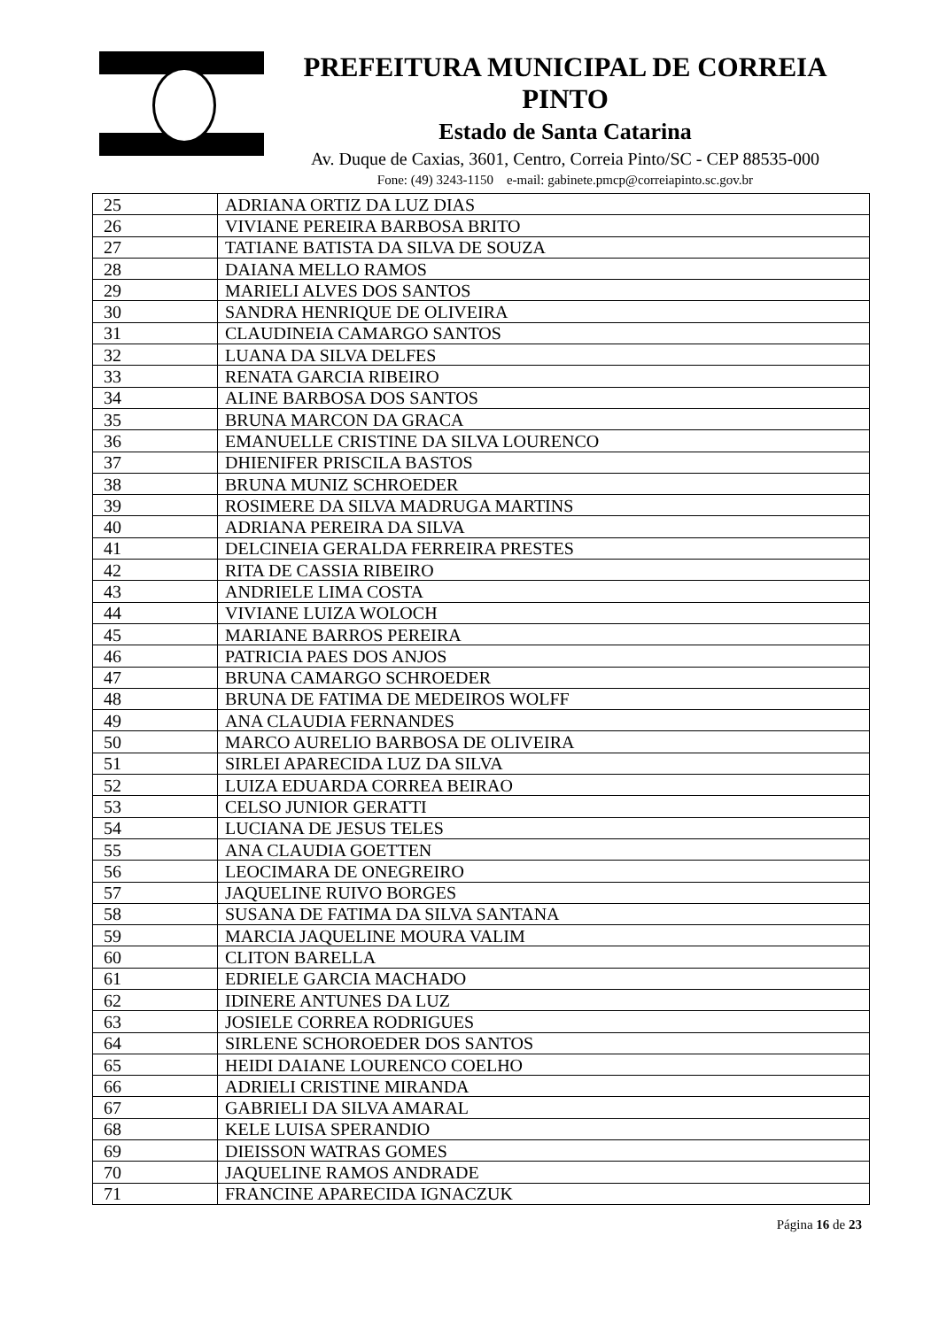PREFEITURA MUNICIPAL DE CORREIA PINTO
Estado de Santa Catarina
Av. Duque de Caxias, 3601, Centro, Correia Pinto/SC - CEP 88535-000
Fone: (49) 3243-1150 e-mail: gabinete.pmcp@correiapinto.sc.gov.br
| 25 | ADRIANA ORTIZ DA LUZ DIAS |
| 26 | VIVIANE PEREIRA BARBOSA BRITO |
| 27 | TATIANE BATISTA DA SILVA DE SOUZA |
| 28 | DAIANA MELLO RAMOS |
| 29 | MARIELI ALVES DOS SANTOS |
| 30 | SANDRA HENRIQUE DE OLIVEIRA |
| 31 | CLAUDINEIA CAMARGO SANTOS |
| 32 | LUANA DA SILVA DELFES |
| 33 | RENATA GARCIA RIBEIRO |
| 34 | ALINE BARBOSA DOS SANTOS |
| 35 | BRUNA MARCON DA GRACA |
| 36 | EMANUELLE CRISTINE DA SILVA LOURENCO |
| 37 | DHIENIFER PRISCILA BASTOS |
| 38 | BRUNA MUNIZ SCHROEDER |
| 39 | ROSIMERE DA SILVA MADRUGA MARTINS |
| 40 | ADRIANA PEREIRA DA SILVA |
| 41 | DELCINEIA GERALDA FERREIRA PRESTES |
| 42 | RITA DE CASSIA RIBEIRO |
| 43 | ANDRIELE LIMA COSTA |
| 44 | VIVIANE LUIZA WOLOCH |
| 45 | MARIANE BARROS PEREIRA |
| 46 | PATRICIA PAES DOS ANJOS |
| 47 | BRUNA CAMARGO SCHROEDER |
| 48 | BRUNA DE FATIMA DE MEDEIROS WOLFF |
| 49 | ANA CLAUDIA FERNANDES |
| 50 | MARCO AURELIO BARBOSA DE OLIVEIRA |
| 51 | SIRLEI APARECIDA LUZ DA SILVA |
| 52 | LUIZA EDUARDA CORREA BEIRAO |
| 53 | CELSO JUNIOR GERATTI |
| 54 | LUCIANA DE JESUS TELES |
| 55 | ANA CLAUDIA GOETTEN |
| 56 | LEOCIMARA DE ONEGREIRO |
| 57 | JAQUELINE RUIVO BORGES |
| 58 | SUSANA DE FATIMA DA SILVA SANTANA |
| 59 | MARCIA JAQUELINE MOURA VALIM |
| 60 | CLITON BARELLA |
| 61 | EDRIELE GARCIA MACHADO |
| 62 | IDINERE ANTUNES DA LUZ |
| 63 | JOSIELE CORREA RODRIGUES |
| 64 | SIRLENE SCHOROEDER DOS SANTOS |
| 65 | HEIDI DAIANE LOURENCO COELHO |
| 66 | ADRIELI CRISTINE MIRANDA |
| 67 | GABRIELI DA SILVA AMARAL |
| 68 | KELE LUISA SPERANDIO |
| 69 | DIEISSON WATRAS GOMES |
| 70 | JAQUELINE RAMOS ANDRADE |
| 71 | FRANCINE APARECIDA IGNACZUK |
Página 16 de 23